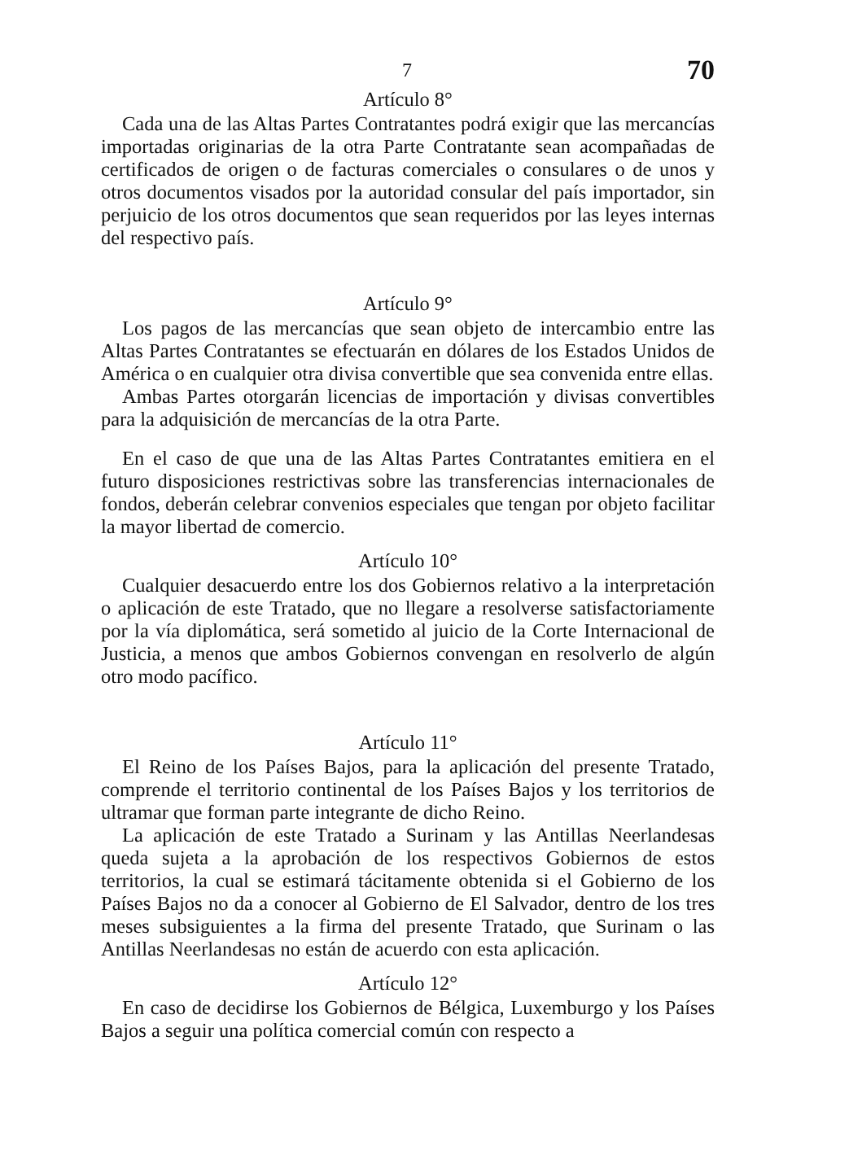7 70
Artículo 8°
Cada una de las Altas Partes Contratantes podrá exigir que las mercancías importadas originarias de la otra Parte Contratante sean acompañadas de certificados de origen o de facturas comerciales o consulares o de unos y otros documentos visados por la autoridad consular del país importador, sin perjuicio de los otros documentos que sean requeridos por las leyes internas del respectivo país.
Artículo 9°
Los pagos de las mercancías que sean objeto de intercambio entre las Altas Partes Contratantes se efectuarán en dólares de los Estados Unidos de América o en cualquier otra divisa convertible que sea convenida entre ellas.
Ambas Partes otorgarán licencias de importación y divisas convertibles para la adquisición de mercancías de la otra Parte.
En el caso de que una de las Altas Partes Contratantes emitiera en el futuro disposiciones restrictivas sobre las transferencias internacionales de fondos, deberán celebrar convenios especiales que tengan por objeto facilitar la mayor libertad de comercio.
Artículo 10°
Cualquier desacuerdo entre los dos Gobiernos relativo a la interpretación o aplicación de este Tratado, que no llegare a resolverse satisfactoriamente por la vía diplomática, será sometido al juicio de la Corte Internacional de Justicia, a menos que ambos Gobiernos convengan en resolverlo de algún otro modo pacífico.
Artículo 11°
El Reino de los Países Bajos, para la aplicación del presente Tratado, comprende el territorio continental de los Países Bajos y los territorios de ultramar que forman parte integrante de dicho Reino.
La aplicación de este Tratado a Surinam y las Antillas Neerlandesas queda sujeta a la aprobación de los respectivos Gobiernos de estos territorios, la cual se estimará tácitamente obtenida si el Gobierno de los Países Bajos no da a conocer al Gobierno de El Salvador, dentro de los tres meses subsiguientes a la firma del presente Tratado, que Surinam o las Antillas Neerlandesas no están de acuerdo con esta aplicación.
Artículo 12°
En caso de decidirse los Gobiernos de Bélgica, Luxemburgo y los Países Bajos a seguir una política comercial común con respecto a